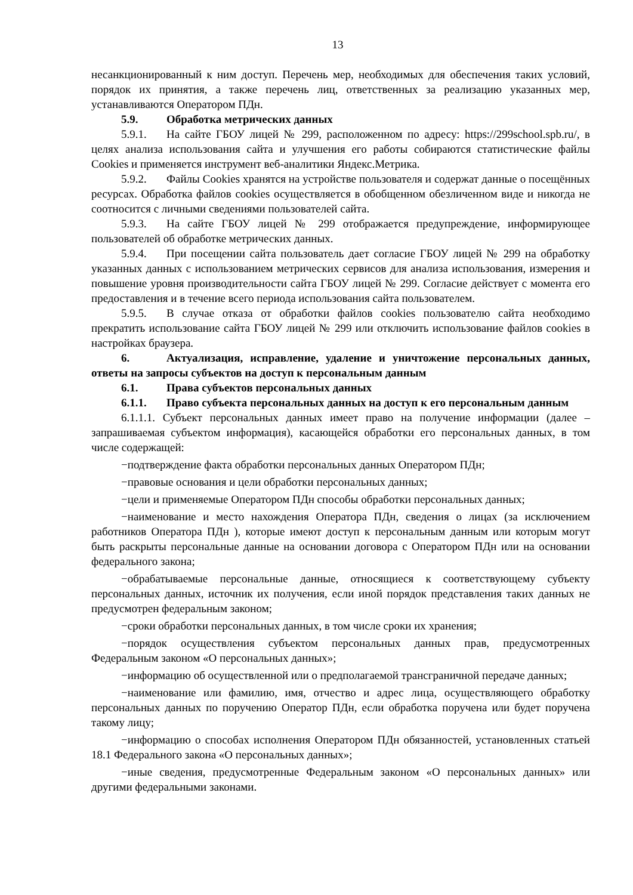13
несанкционированный к ним доступ. Перечень мер, необходимых для обеспечения таких условий, порядок их принятия, а также перечень лиц, ответственных за реализацию указанных мер, устанавливаются Оператором ПДн.
5.9. Обработка метрических данных
5.9.1. На сайте ГБОУ лицей № 299, расположенном по адресу: https://299school.spb.ru/, в целях анализа использования сайта и улучшения его работы собираются статистические файлы Cookies и применяется инструмент веб-аналитики Яндекс.Метрика.
5.9.2. Файлы Cookies хранятся на устройстве пользователя и содержат данные о посещённых ресурсах. Обработка файлов cookies осуществляется в обобщенном обезличенном виде и никогда не соотносится с личными сведениями пользователей сайта.
5.9.3. На сайте ГБОУ лицей № 299 отображается предупреждение, информирующее пользователей об обработке метрических данных.
5.9.4. При посещении сайта пользователь дает согласие ГБОУ лицей № 299 на обработку указанных данных с использованием метрических сервисов для анализа использования, измерения и повышение уровня производительности сайта ГБОУ лицей № 299. Согласие действует с момента его предоставления и в течение всего периода использования сайта пользователем.
5.9.5. В случае отказа от обработки файлов cookies пользователю сайта необходимо прекратить использование сайта ГБОУ лицей № 299 или отключить использование файлов cookies в настройках браузера.
6. Актуализация, исправление, удаление и уничтожение персональных данных, ответы на запросы субъектов на доступ к персональным данным
6.1. Права субъектов персональных данных
6.1.1. Право субъекта персональных данных на доступ к его персональным данным
6.1.1.1. Субъект персональных данных имеет право на получение информации (далее – запрашиваемая субъектом информация), касающейся обработки его персональных данных, в том числе содержащей:
−подтверждение факта обработки персональных данных Оператором ПДн;
−правовые основания и цели обработки персональных данных;
−цели и применяемые Оператором ПДн способы обработки персональных данных;
−наименование и место нахождения Оператора ПДн, сведения о лицах (за исключением работников Оператора ПДн ), которые имеют доступ к персональным данным или которым могут быть раскрыты персональные данные на основании договора с Оператором ПДн или на основании федерального закона;
−обрабатываемые персональные данные, относящиеся к соответствующему субъекту персональных данных, источник их получения, если иной порядок представления таких данных не предусмотрен федеральным законом;
−сроки обработки персональных данных, в том числе сроки их хранения;
−порядок осуществления субъектом персональных данных прав, предусмотренных Федеральным законом «О персональных данных»;
−информацию об осуществленной или о предполагаемой трансграничной передаче данных;
−наименование или фамилию, имя, отчество и адрес лица, осуществляющего обработку персональных данных по поручению Оператор ПДн, если обработка поручена или будет поручена такому лицу;
−информацию о способах исполнения Оператором ПДн обязанностей, установленных статьей 18.1 Федерального закона «О персональных данных»;
−иные сведения, предусмотренные Федеральным законом «О персональных данных» или другими федеральными законами.